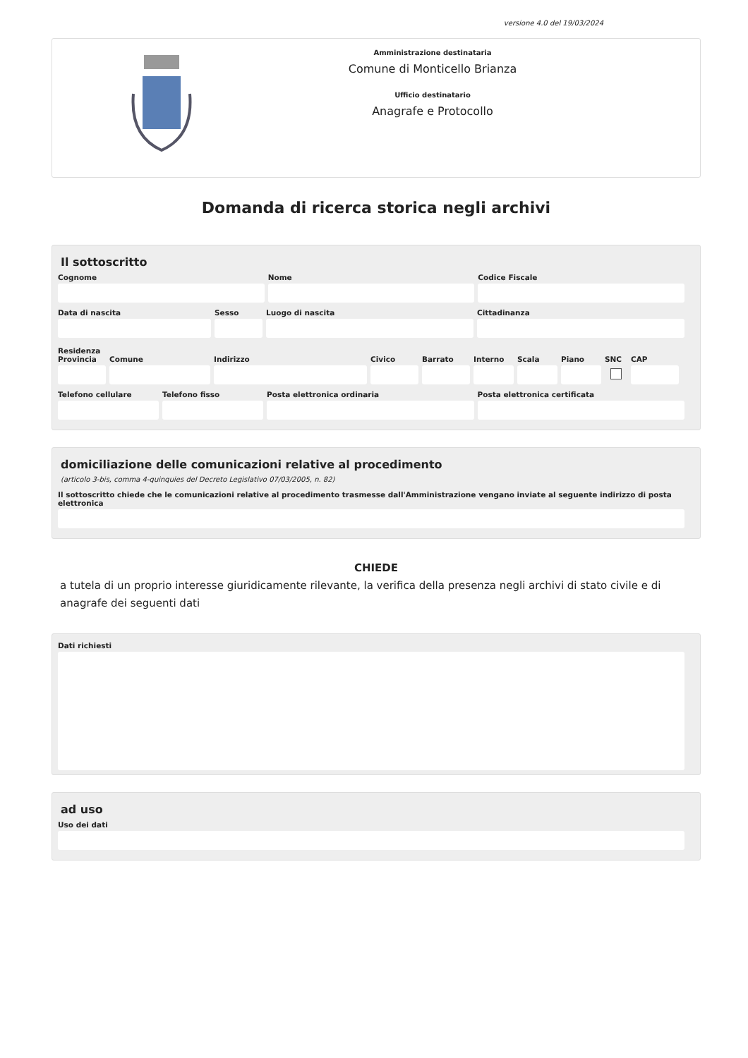versione 4.0 del 19/03/2024
Amministrazione destinataria
Comune di Monticello Brianza
Ufficio destinatario
Anagrafe e Protocollo
Domanda di ricerca storica negli archivi
Il sottoscritto
Cognome Nome Codice Fiscale
Data di nascita Sesso Luogo di nascita Cittadinanza
Residenza
Provincia
Comune Indirizzo Civico Barrato Interno
Scala Piano SNC CAP
Telefono cellulare
Telefono fisso Posta elettronica ordinaria Posta elettronica certificata
domiciliazione delle comunicazioni relative al procedimento
(articolo 3-bis, comma 4-quinquies del Decreto Legislativo 07/03/2005, n. 82)
Il sottoscritto chiede che le comunicazioni relative al procedimento trasmesse dall'Amministrazione vengano inviate al seguente indirizzo di posta elettronica
CHIEDE
a tutela di un proprio interesse giuridicamente rilevante, la verifica della presenza negli archivi di stato civile e di anagrafe dei seguenti dati
Dati richiesti
ad uso
Uso dei dati